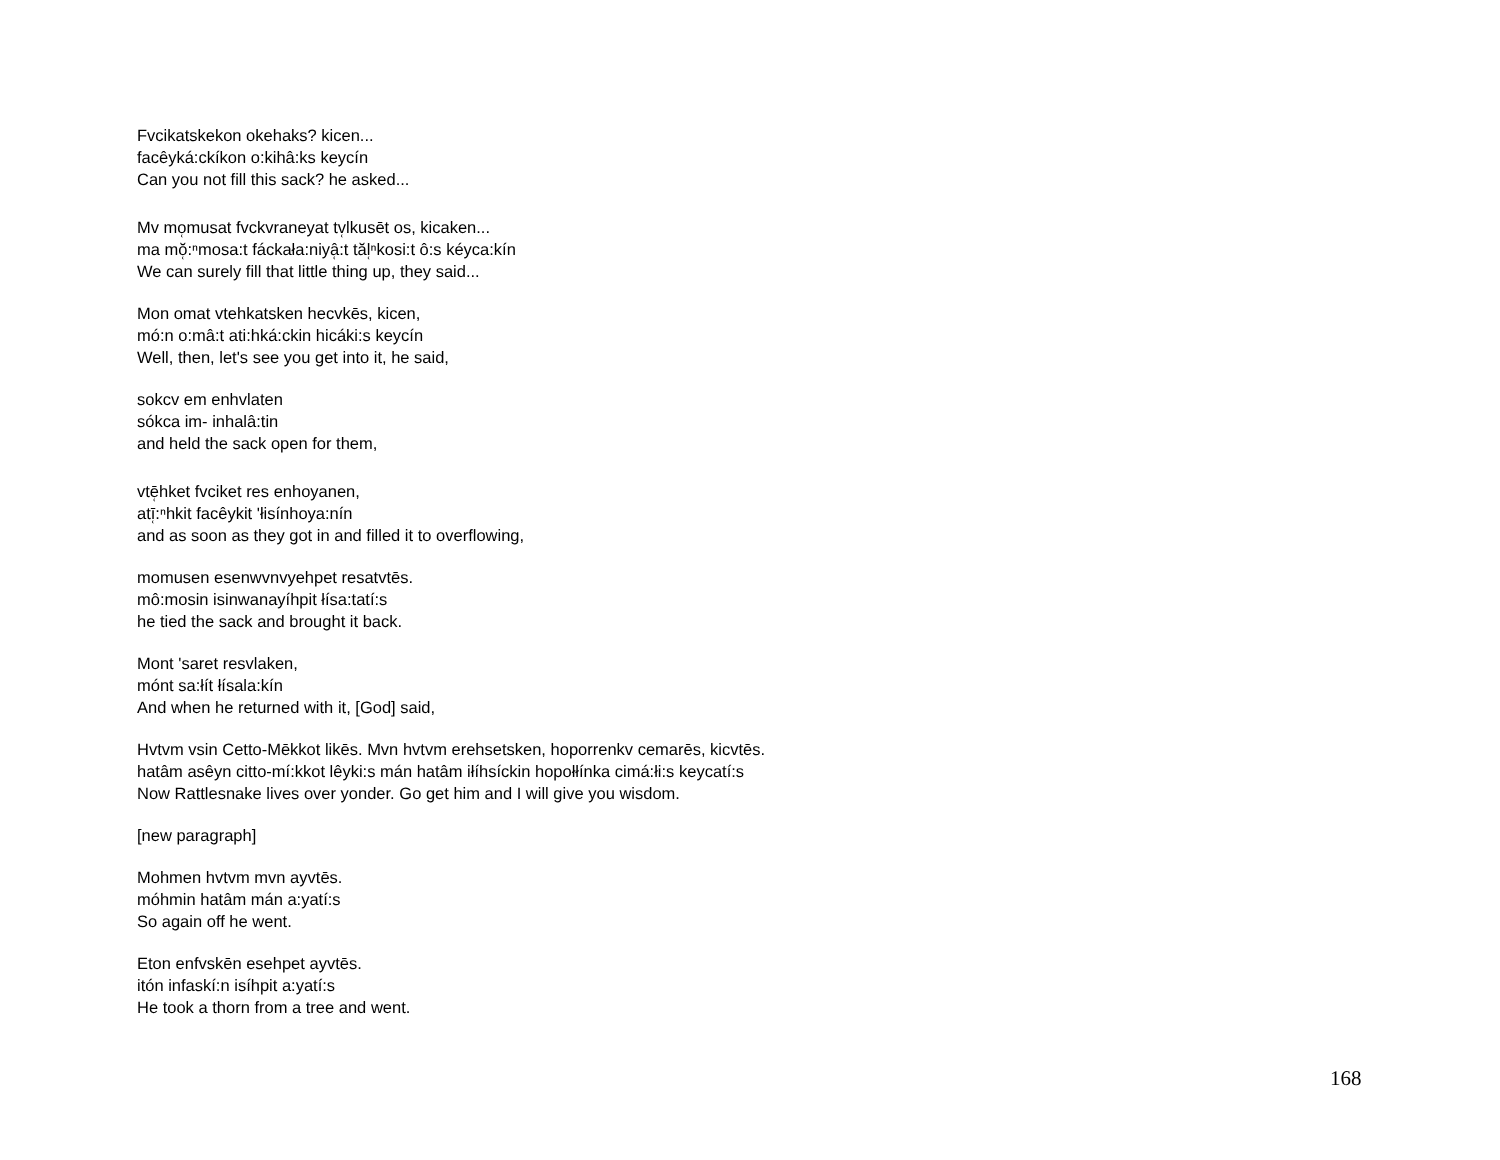Fvcikatskekon okehaks? kicen...
facêyká:ckíkon o:kihâ:ks keycín
Can you not fill this sack? he asked...
Mv mo̜musat fvckvraneyat tv̜lkusēt os, kicaken...
ma mŏ̜:ⁿmosa:t fáckała:niyâ̜:t tăl̜ⁿkosi:t ô:s kéyca:kín
We can surely fill that little thing up, they said...
Mon omat vtehkatsken hecvkēs, kicen,
mó:n o:mâ:t ati:hká:ckin hicáki:s keycín
Well, then, let's see you get into it, he said,
sokcv em enhvlaten
sókca im- inhalâ:tin
and held the sack open for them,
vtē̜hket fvciket res enhoyanen,
atī̜:ⁿhkit facêykit 'łisínhoya:nín
and as soon as they got in and filled it to overflowing,
momusen esenwvnvyehpet resatvtēs.
mô:mosin isinwanayíhpit łísa:tatí:s
he tied the sack and brought it back.
Mont 'saret resvlaken,
mónt sa:łít łísala:kín
And when he returned with it, [God] said,
Hvtvm vsin Cetto-Mēkkot likēs. Mvn hvtvm erehsetsken, hoporrenkv cemarēs, kicvtēs.
hatâm asêyn citto-mí:kkot lêyki:s mán hatâm iłíhsíckin hopołłínka cimá:łi:s keycatí:s
Now Rattlesnake lives over yonder. Go get him and I will give you wisdom.
[new paragraph]
Mohmen hvtvm mvn ayvtēs.
móhmin hatâm mán a:yatí:s
So again off he went.
Eton enfvskēn esehpet ayvtēs.
itón infaskí:n isíhpit a:yatí:s
He took a thorn from a tree and went.
168